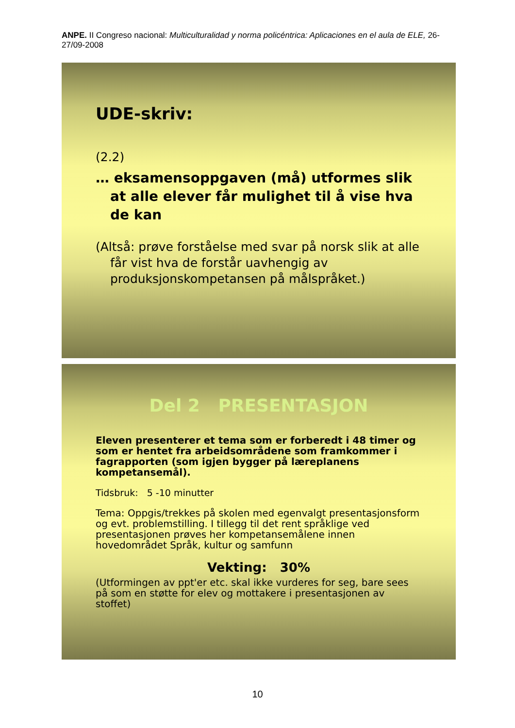ANPE. II Congreso nacional: Multiculturalidad y norma policéntrica: Aplicaciones en el aula de ELE, 26-27/09-2008
UDE-skriv:
(2.2)
… eksamensoppgaven (må) utformes slik at alle elever får mulighet til å vise hva de kan
(Altså: prøve forståelse med svar på norsk slik at alle får vist hva de forstår uavhengig av produksjonskompetansen på målspråket.)
Del 2 PRESENTASJON
Eleven presenterer et tema som er forberedt i 48 timer og som er hentet fra arbeidsområdene som framkommer i fagrapporten (som igjen bygger på læreplanens kompetansemål).
Tidsbruk: 5 -10 minutter
Tema: Oppgis/trekkes på skolen med egenvalgt presentasjonsform og evt. problemstilling. I tillegg til det rent språklige ved presentasjonen prøves her kompetansemålene innen hovedområdet Språk, kultur og samfunn
Vekting: 30%
(Utformingen av ppt'er etc. skal ikke vurderes for seg, bare sees på som en støtte for elev og mottakere i presentasjonen av stoffet)
10